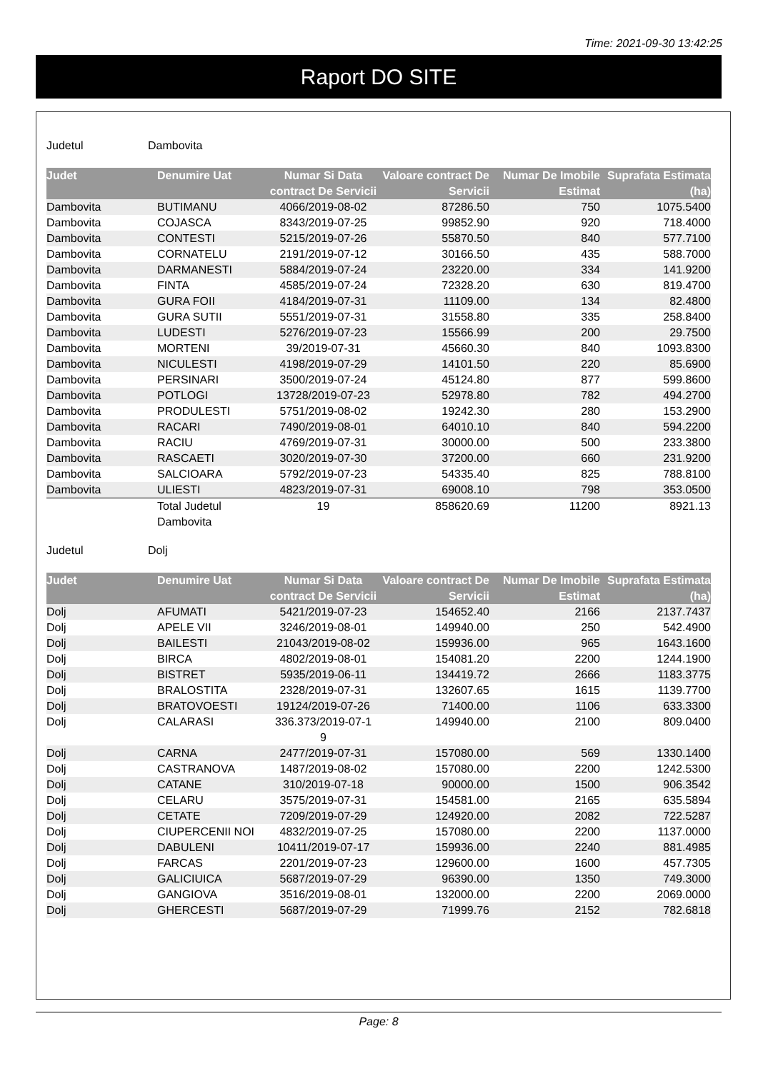Time: 2021-09-30 13:42:25
Raport DO SITE
Judetul Dambovita
| Judet | Denumire Uat | Numar Si Data contract De Servicii | Valoare contract De Servicii | Numar De Imobile Estimat | Suprafata Estimata (ha) |
| --- | --- | --- | --- | --- | --- |
| Dambovita | BUTIMANU | 4066/2019-08-02 | 87286.50 | 750 | 1075.5400 |
| Dambovita | COJASCA | 8343/2019-07-25 | 99852.90 | 920 | 718.4000 |
| Dambovita | CONTESTI | 5215/2019-07-26 | 55870.50 | 840 | 577.7100 |
| Dambovita | CORNATELU | 2191/2019-07-12 | 30166.50 | 435 | 588.7000 |
| Dambovita | DARMANESTI | 5884/2019-07-24 | 23220.00 | 334 | 141.9200 |
| Dambovita | FINTA | 4585/2019-07-24 | 72328.20 | 630 | 819.4700 |
| Dambovita | GURA FOII | 4184/2019-07-31 | 11109.00 | 134 | 82.4800 |
| Dambovita | GURA SUTII | 5551/2019-07-31 | 31558.80 | 335 | 258.8400 |
| Dambovita | LUDESTI | 5276/2019-07-23 | 15566.99 | 200 | 29.7500 |
| Dambovita | MORTENI | 39/2019-07-31 | 45660.30 | 840 | 1093.8300 |
| Dambovita | NICULESTI | 4198/2019-07-29 | 14101.50 | 220 | 85.6900 |
| Dambovita | PERSINARI | 3500/2019-07-24 | 45124.80 | 877 | 599.8600 |
| Dambovita | POTLOGI | 13728/2019-07-23 | 52978.80 | 782 | 494.2700 |
| Dambovita | PRODULESTI | 5751/2019-08-02 | 19242.30 | 280 | 153.2900 |
| Dambovita | RACARI | 7490/2019-08-01 | 64010.10 | 840 | 594.2200 |
| Dambovita | RACIU | 4769/2019-07-31 | 30000.00 | 500 | 233.3800 |
| Dambovita | RASCAETI | 3020/2019-07-30 | 37200.00 | 660 | 231.9200 |
| Dambovita | SALCIOARA | 5792/2019-07-23 | 54335.40 | 825 | 788.8100 |
| Dambovita | ULIESTI | 4823/2019-07-31 | 69008.10 | 798 | 353.0500 |
| | Total Judetul Dambovita | 19 | 858620.69 | 11200 | 8921.13 |
Judetul Dolj
| Judet | Denumire Uat | Numar Si Data contract De Servicii | Valoare contract De Servicii | Numar De Imobile Estimat | Suprafata Estimata (ha) |
| --- | --- | --- | --- | --- | --- |
| Dolj | AFUMATI | 5421/2019-07-23 | 154652.40 | 2166 | 2137.7437 |
| Dolj | APELE VII | 3246/2019-08-01 | 149940.00 | 250 | 542.4900 |
| Dolj | BAILESTI | 21043/2019-08-02 | 159936.00 | 965 | 1643.1600 |
| Dolj | BIRCA | 4802/2019-08-01 | 154081.20 | 2200 | 1244.1900 |
| Dolj | BISTRET | 5935/2019-06-11 | 134419.72 | 2666 | 1183.3775 |
| Dolj | BRALOSTITA | 2328/2019-07-31 | 132607.65 | 1615 | 1139.7700 |
| Dolj | BRATOVOESTI | 19124/2019-07-26 | 71400.00 | 1106 | 633.3300 |
| Dolj | CALARASI | 336.373/2019-07-1 9 | 149940.00 | 2100 | 809.0400 |
| Dolj | CARNA | 2477/2019-07-31 | 157080.00 | 569 | 1330.1400 |
| Dolj | CASTRANOVA | 1487/2019-08-02 | 157080.00 | 2200 | 1242.5300 |
| Dolj | CATANE | 310/2019-07-18 | 90000.00 | 1500 | 906.3542 |
| Dolj | CELARU | 3575/2019-07-31 | 154581.00 | 2165 | 635.5894 |
| Dolj | CETATE | 7209/2019-07-29 | 124920.00 | 2082 | 722.5287 |
| Dolj | CIUPERCENII NOI | 4832/2019-07-25 | 157080.00 | 2200 | 1137.0000 |
| Dolj | DABULENI | 10411/2019-07-17 | 159936.00 | 2240 | 881.4985 |
| Dolj | FARCAS | 2201/2019-07-23 | 129600.00 | 1600 | 457.7305 |
| Dolj | GALICIUICA | 5687/2019-07-29 | 96390.00 | 1350 | 749.3000 |
| Dolj | GANGIOVA | 3516/2019-08-01 | 132000.00 | 2200 | 2069.0000 |
| Dolj | GHERCESTI | 5687/2019-07-29 | 71999.76 | 2152 | 782.6818 |
Page: 8